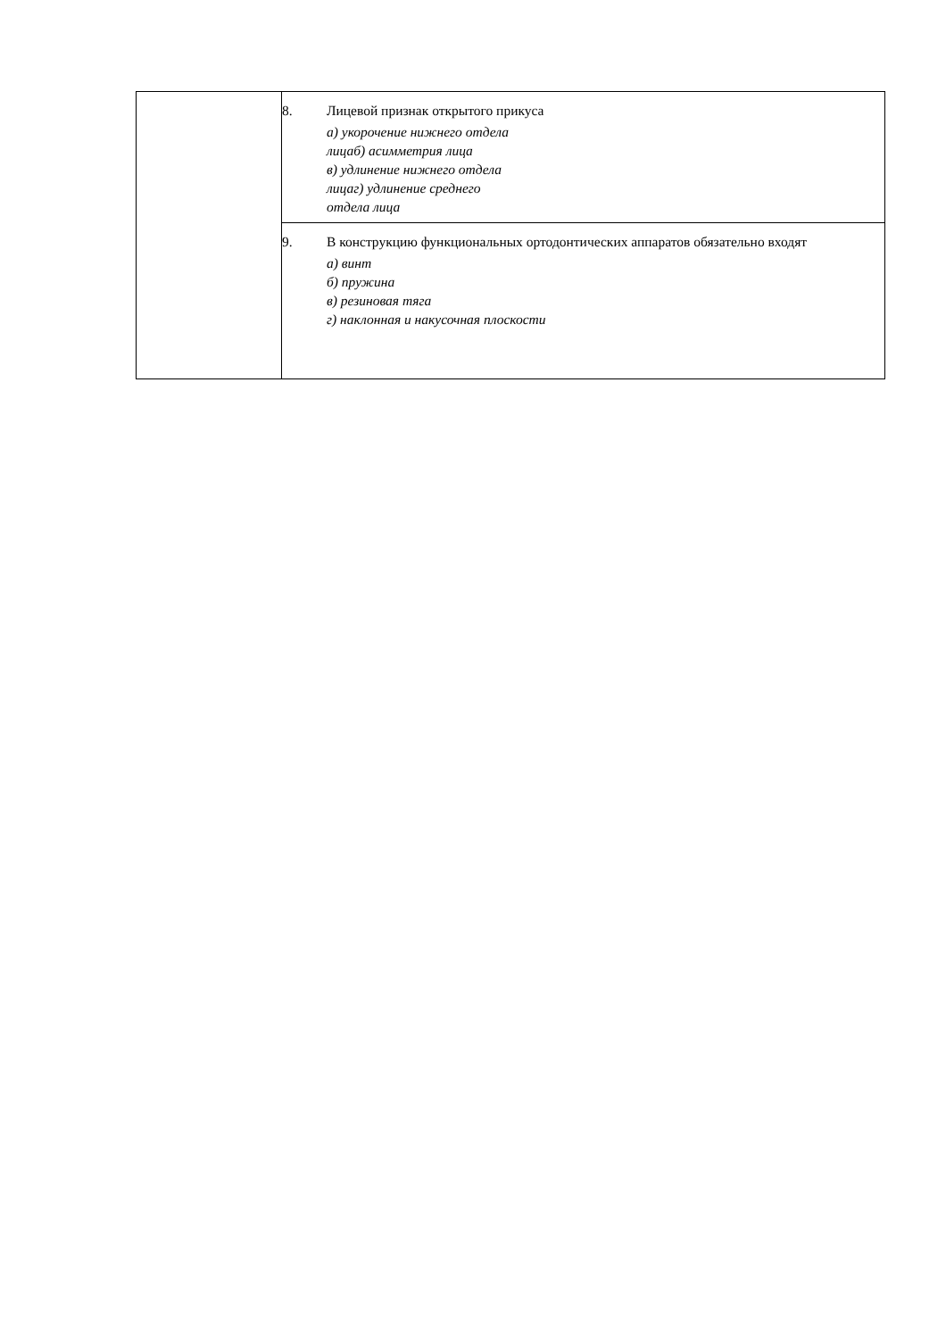| | 8. Лицевой признак открытого прикуса а) укорочение нижнего отдела лицаб) асимметрия лица в) удлинение нижнего отдела лицаг) удлинение среднего отдела лица |
| | 9. В конструкцию функциональных ортодонтических аппаратов обязательно входят а) винт б) пружина в) резиновая тяга г) наклонная и накусочная плоскости |